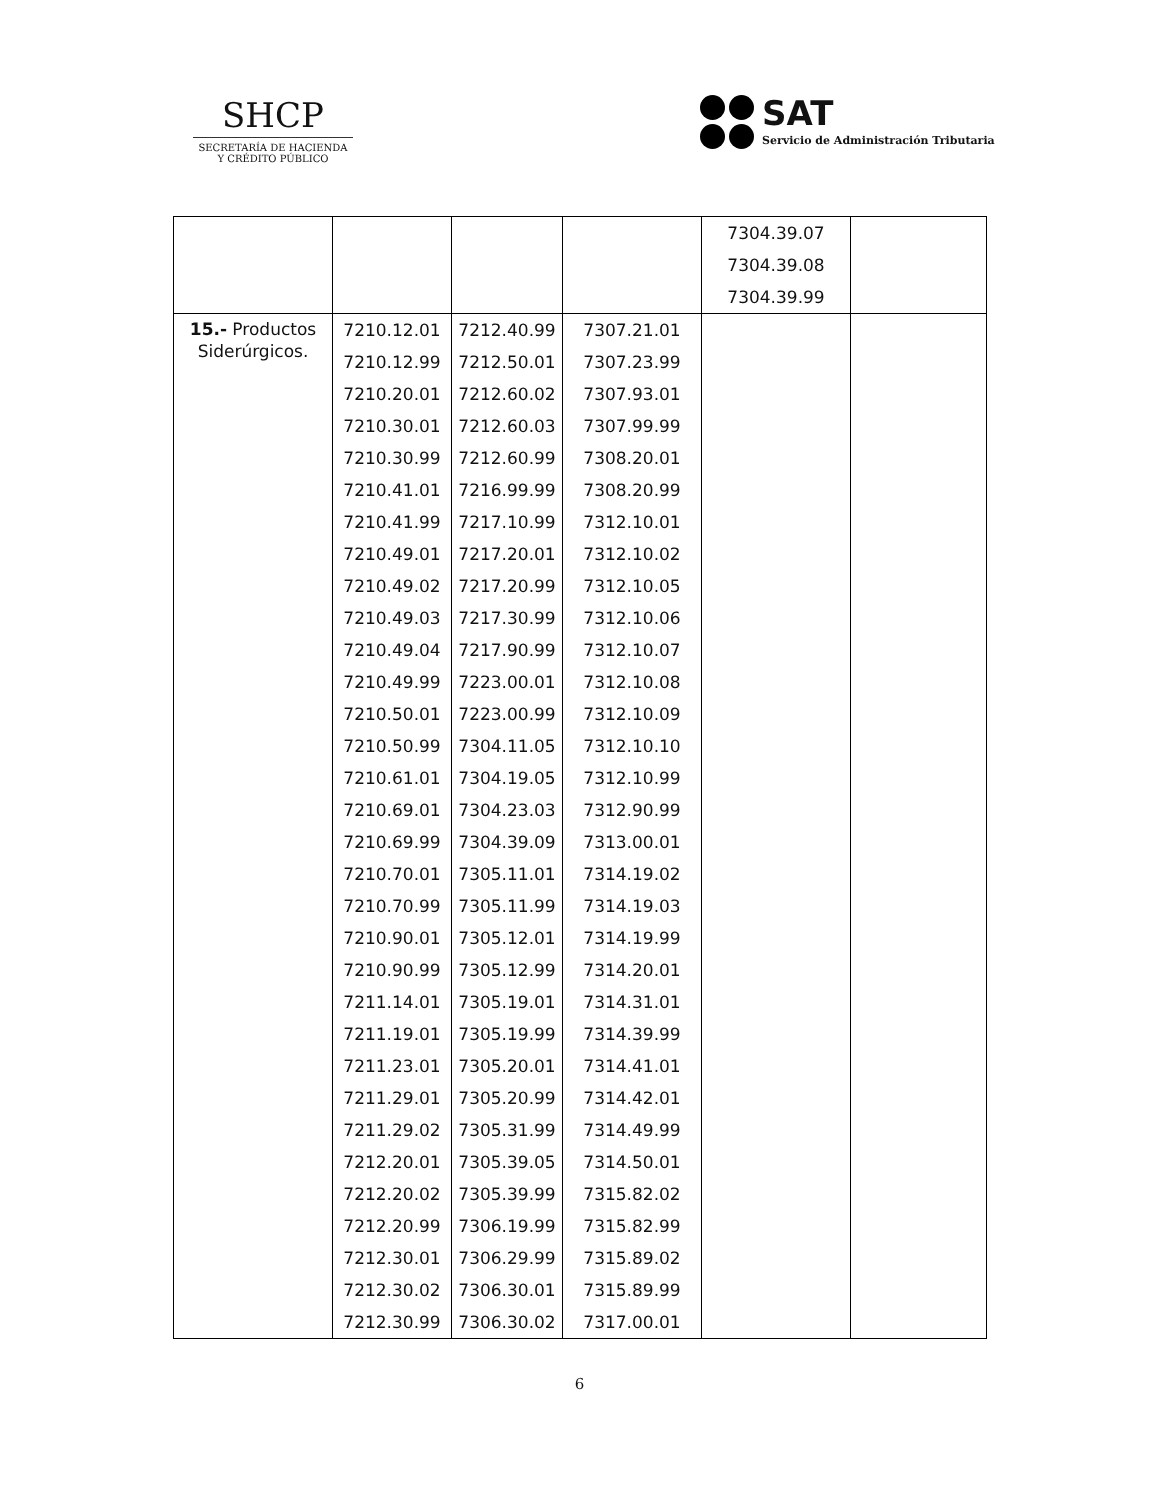SHCP
SECRETARÍA DE HACIENDA
Y CRÉDITO PÚBLICO
SAT
Servicio de Administración Tributaria
| | | | | 7304.39.07 7304.39.08 7304.39.99 | |
| 15.- Productos Siderúrgicos. | 7210.12.01 7210.12.99 7210.20.01 7210.30.01 7210.30.99 7210.41.01 7210.41.99 7210.49.01 7210.49.02 7210.49.03 7210.49.04 7210.49.99 7210.50.01 7210.50.99 7210.61.01 7210.69.01 7210.69.99 7210.70.01 7210.70.99 7210.90.01 7210.90.99 7211.14.01 7211.19.01 7211.23.01 7211.29.01 7211.29.02 7212.20.01 7212.20.02 7212.20.99 7212.30.01 7212.30.02 7212.30.99 | 7212.40.99 7212.50.01 7212.60.02 7212.60.03 7212.60.99 7216.99.99 7217.10.99 7217.20.01 7217.20.99 7217.30.99 7217.90.99 7223.00.01 7223.00.99 7304.11.05 7304.19.05 7304.23.03 7304.39.09 7305.11.01 7305.11.99 7305.12.01 7305.12.99 7305.19.01 7305.19.99 7305.20.01 7305.20.99 7305.31.99 7305.39.05 7305.39.99 7306.19.99 7306.29.99 7306.30.01 7306.30.02 | 7307.21.01 7307.23.99 7307.93.01 7307.99.99 7308.20.01 7308.20.99 7312.10.01 7312.10.02 7312.10.05 7312.10.06 7312.10.07 7312.10.08 7312.10.09 7312.10.10 7312.10.99 7312.90.99 7313.00.01 7314.19.02 7314.19.03 7314.19.99 7314.20.01 7314.31.01 7314.39.99 7314.41.01 7314.42.01 7314.49.99 7314.50.01 7315.82.02 7315.82.99 7315.89.02 7315.89.99 7317.00.01 | | |
6